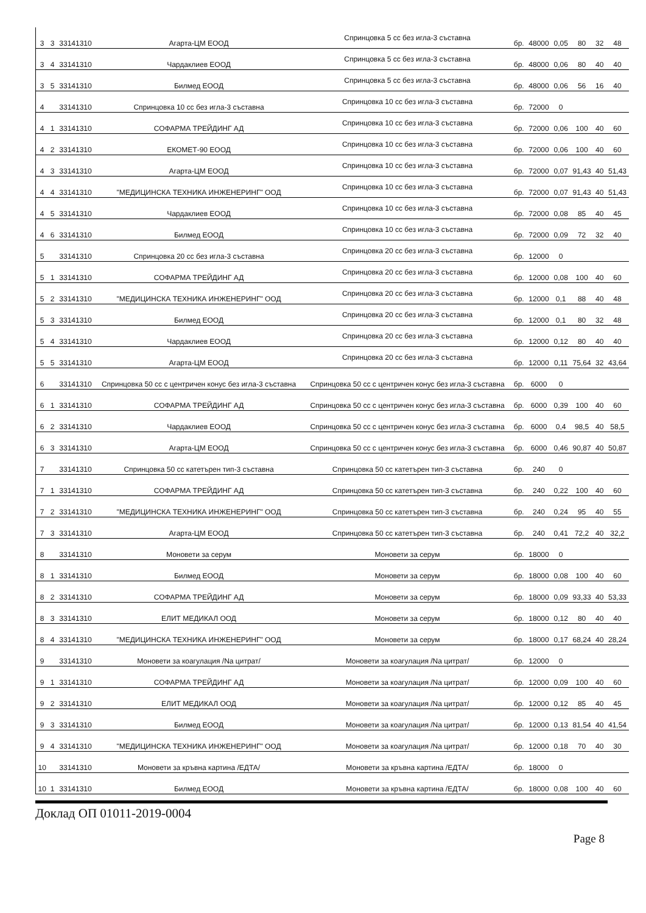| 3 | 3 | 33141310 | Агарта-ЦМ ЕООД | Спринцовка 5 cc без игла-3 съставна | бр. | 48000 | 0,05 | 80 | 32 | 48 |
| 3 | 4 | 33141310 | Чардаклиев ЕООД | Спринцовка 5 cc без игла-3 съставна | бр. | 48000 | 0,06 | 80 | 40 | 40 |
| 3 | 5 | 33141310 | Билмед ЕООД | Спринцовка 5 cc без игла-3 съставна | бр. | 48000 | 0,06 | 56 | 16 | 40 |
| 4 | | 33141310 | Спринцовка 10 cc без игла-3 съставна | Спринцовка 10 cc без игла-3 съставна | бр. | 72000 | 0 | | | |
| 4 | 1 | 33141310 | СОФАРМА ТРЕЙДИНГ АД | Спринцовка 10 cc без игла-3 съставна | бр. | 72000 | 0,06 | 100 | 40 | 60 |
| 4 | 2 | 33141310 | ЕКОМЕТ-90 ЕООД | Спринцовка 10 cc без игла-3 съставна | бр. | 72000 | 0,06 | 100 | 40 | 60 |
| 4 | 3 | 33141310 | Агарта-ЦМ ЕООД | Спринцовка 10 cc без игла-3 съставна | бр. | 72000 | 0,07 | 91,43 | 40 | 51,43 |
| 4 | 4 | 33141310 | "МЕДИЦИНСКА ТЕХНИКА ИНЖЕНЕРИНГ" ООД | Спринцовка 10 cc без игла-3 съставна | бр. | 72000 | 0,07 | 91,43 | 40 | 51,43 |
| 4 | 5 | 33141310 | Чардаклиев ЕООД | Спринцовка 10 cc без игла-3 съставна | бр. | 72000 | 0,08 | 85 | 40 | 45 |
| 4 | 6 | 33141310 | Билмед ЕООД | Спринцовка 10 cc без игла-3 съставна | бр. | 72000 | 0,09 | 72 | 32 | 40 |
| 5 | | 33141310 | Спринцовка 20 cc без игла-3 съставна | Спринцовка 20 cc без игла-3 съставна | бр. | 12000 | 0 | | | |
| 5 | 1 | 33141310 | СОФАРМА ТРЕЙДИНГ АД | Спринцовка 20 cc без игла-3 съставна | бр. | 12000 | 0,08 | 100 | 40 | 60 |
| 5 | 2 | 33141310 | "МЕДИЦИНСКА ТЕХНИКА ИНЖЕНЕРИНГ" ООД | Спринцовка 20 cc без игла-3 съставна | бр. | 12000 | 0,1 | 88 | 40 | 48 |
| 5 | 3 | 33141310 | Билмед ЕООД | Спринцовка 20 cc без игла-3 съставна | бр. | 12000 | 0,1 | 80 | 32 | 48 |
| 5 | 4 | 33141310 | Чардаклиев ЕООД | Спринцовка 20 cc без игла-3 съставна | бр. | 12000 | 0,12 | 80 | 40 | 40 |
| 5 | 5 | 33141310 | Агарта-ЦМ ЕООД | Спринцовка 20 cc без игла-3 съставна | бр. | 12000 | 0,11 | 75,64 | 32 | 43,64 |
| 6 | | 33141310 | Спринцовка 50 cc с центричен конус без игла-3 съставна | Спринцовка 50 cc с центричен конус без игла-3 съставна | бр. | 6000 | 0 | | | |
| 6 | 1 | 33141310 | СОФАРМА ТРЕЙДИНГ АД | Спринцовка 50 cc с центричен конус без игла-3 съставна | бр. | 6000 | 0,39 | 100 | 40 | 60 |
| 6 | 2 | 33141310 | Чардаклиев ЕООД | Спринцовка 50 cc с центричен конус без игла-3 съставна | бр. | 6000 | 0,4 | 98,5 | 40 | 58,5 |
| 6 | 3 | 33141310 | Агарта-ЦМ ЕООД | Спринцовка 50 cc с центричен конус без игла-3 съставна | бр. | 6000 | 0,46 | 90,87 | 40 | 50,87 |
| 7 | | 33141310 | Спринцовка 50 cc катетърен тип-3 съставна | Спринцовка 50 cc катетърен тип-3 съставна | бр. | 240 | 0 | | | |
| 7 | 1 | 33141310 | СОФАРМА ТРЕЙДИНГ АД | Спринцовка 50 cc катетърен тип-3 съставна | бр. | 240 | 0,22 | 100 | 40 | 60 |
| 7 | 2 | 33141310 | "МЕДИЦИНСКА ТЕХНИКА ИНЖЕНЕРИНГ" ООД | Спринцовка 50 cc катетърен тип-3 съставна | бр. | 240 | 0,24 | 95 | 40 | 55 |
| 7 | 3 | 33141310 | Агарта-ЦМ ЕООД | Спринцовка 50 cc катетърен тип-3 съставна | бр. | 240 | 0,41 | 72,2 | 40 | 32,2 |
| 8 | | 33141310 | Моновети за серум | Моновети за серум | бр. | 18000 | 0 | | | |
| 8 | 1 | 33141310 | Билмед ЕООД | Моновети за серум | бр. | 18000 | 0,08 | 100 | 40 | 60 |
| 8 | 2 | 33141310 | СОФАРМА ТРЕЙДИНГ АД | Моновети за серум | бр. | 18000 | 0,09 | 93,33 | 40 | 53,33 |
| 8 | 3 | 33141310 | ЕЛИТ МЕДИКАЛ ООД | Моновети за серум | бр. | 18000 | 0,12 | 80 | 40 | 40 |
| 8 | 4 | 33141310 | "МЕДИЦИНСКА ТЕХНИКА ИНЖЕНЕРИНГ" ООД | Моновети за серум | бр. | 18000 | 0,17 | 68,24 | 40 | 28,24 |
| 9 | | 33141310 | Моновети за коагулация /Na цитрат/ | Моновети за коагулация /Na цитрат/ | бр. | 12000 | 0 | | | |
| 9 | 1 | 33141310 | СОФАРМА ТРЕЙДИНГ АД | Моновети за коагулация /Na цитрат/ | бр. | 12000 | 0,09 | 100 | 40 | 60 |
| 9 | 2 | 33141310 | ЕЛИТ МЕДИКАЛ ООД | Моновети за коагулация /Na цитрат/ | бр. | 12000 | 0,12 | 85 | 40 | 45 |
| 9 | 3 | 33141310 | Билмед ЕООД | Моновети за коагулация /Na цитрат/ | бр. | 12000 | 0,13 | 81,54 | 40 | 41,54 |
| 9 | 4 | 33141310 | "МЕДИЦИНСКА ТЕХНИКА ИНЖЕНЕРИНГ" ООД | Моновети за коагулация /Na цитрат/ | бр. | 12000 | 0,18 | 70 | 40 | 30 |
| 10 | | 33141310 | Моновети за кръвна картина /ЕДТА/ | Моновети за кръвна картина /ЕДТА/ | бр. | 18000 | 0 | | | |
| 10 | 1 | 33141310 | Билмед ЕООД | Моновети за кръвна картина /ЕДТА/ | бр. | 18000 | 0,08 | 100 | 40 | 60 |
Доклад ОП 01011-2019-0004
Page 8